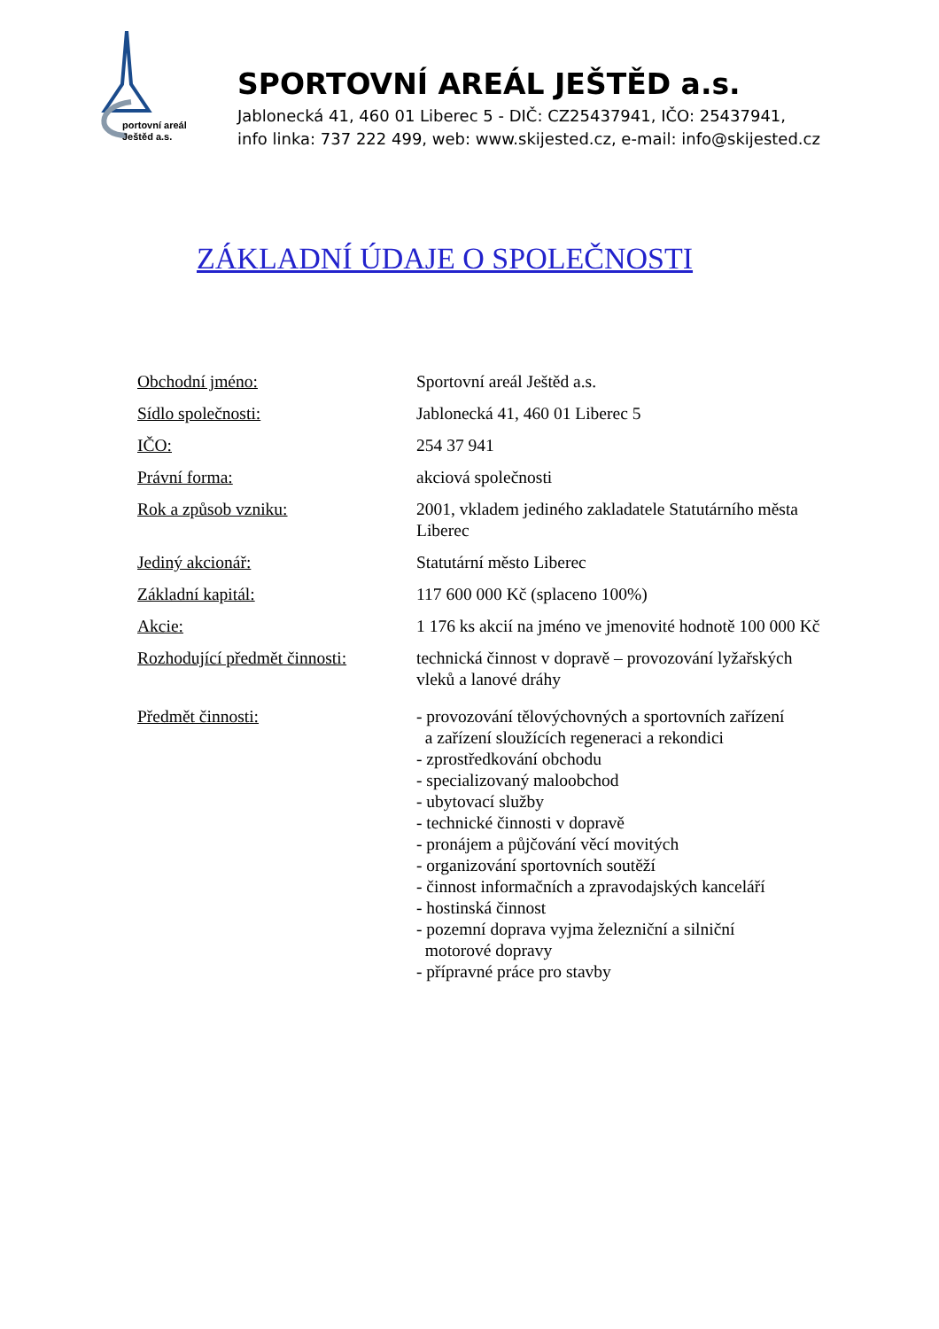portovní areál
Ještěd a.s.
SPORTOVNÍ AREÁL JEŠTĚD a.s.
Jablonecká 41, 460 01 Liberec 5 - DIČ: CZ25437941, IČO: 25437941,
info linka: 737 222 499, web: www.skijested.cz, e-mail: info@skijested.cz
ZÁKLADNÍ ÚDAJE O SPOLEČNOSTI
| Obchodní jméno: | Sportovní areál Ještěd a.s. |
| Sídlo společnosti: | Jablonecká 41, 460 01 Liberec 5 |
| IČO: | 254 37 941 |
| Právní forma: | akciová společnosti |
| Rok a způsob vzniku: | 2001, vkladem jediného zakladatele Statutárního města Liberec |
| Jediný akcionář: | Statutární město Liberec |
| Základní kapitál: | 117 600 000 Kč (splaceno 100%) |
| Akcie: | 1 176 ks akcií na jméno ve jmenovité hodnotě 100 000 Kč |
| Rozhodující předmět činnosti: | technická činnost v dopravě – provozování lyžařských vleků a lanové dráhy |
| Předmět činnosti: | - provozování tělovýchovných a sportovních zařízení a zařízení sloužících regeneraci a rekondici - zprostředkování obchodu - specializovaný maloobchod - ubytovací služby - technické činnosti v dopravě - pronájem a půjčování věcí movitých - organizování sportovních soutěží - činnost informačních a zpravodajských kanceláří - hostinská činnost - pozemní doprava vyjma železniční a silniční motorové dopravy - přípravné práce pro stavby |